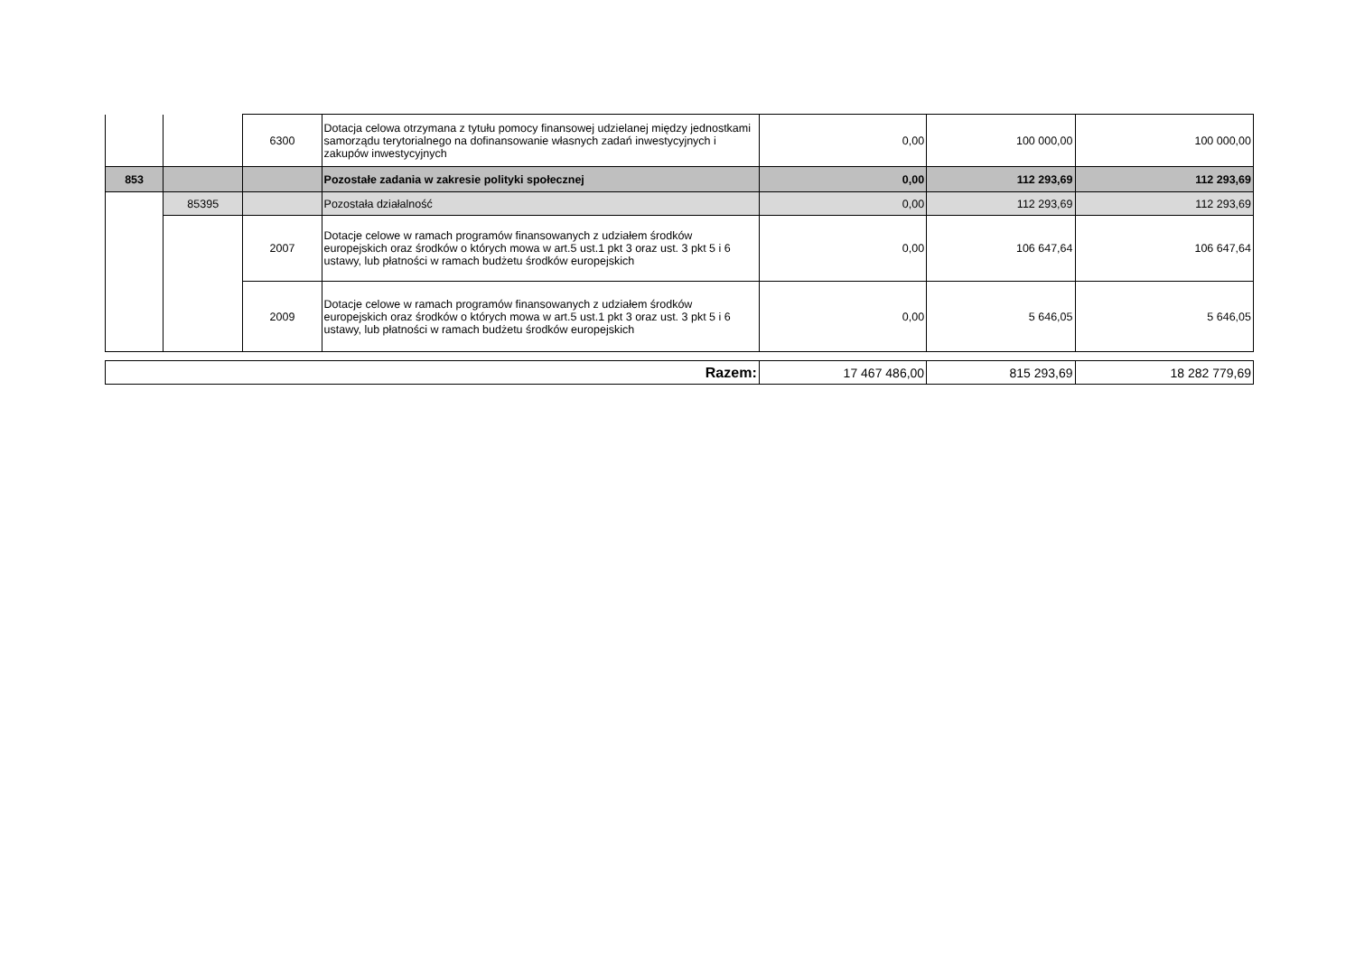| | | 6300 | Dotacja celowa otrzymana z tytułu pomocy finansowej udzielanej między jednostkami samorządu terytorialnego na dofinansowanie własnych zadań inwestycyjnych i zakupów inwestycyjnych | 0,00 | 100 000,00 | 100 000,00 |
| 853 | | | Pozostałe zadania w zakresie polityki społecznej | 0,00 | 112 293,69 | 112 293,69 |
| | 85395 | | Pozostała działalność | 0,00 | 112 293,69 | 112 293,69 |
| | | 2007 | Dotacje celowe w ramach programów finansowanych z udziałem środków europejskich oraz środków o których mowa w art.5 ust.1 pkt 3 oraz ust. 3 pkt 5 i 6 ustawy, lub płatności w ramach budżetu środków europejskich | 0,00 | 106 647,64 | 106 647,64 |
| | | 2009 | Dotacje celowe w ramach programów finansowanych z udziałem środków europejskich oraz środków o których mowa w art.5 ust.1 pkt 3 oraz ust. 3 pkt 5 i 6 ustawy, lub płatności w ramach budżetu środków europejskich | 0,00 | 5 646,05 | 5 646,05 |
| Razem: | 17 467 486,00 | 815 293,69 | 18 282 779,69 |